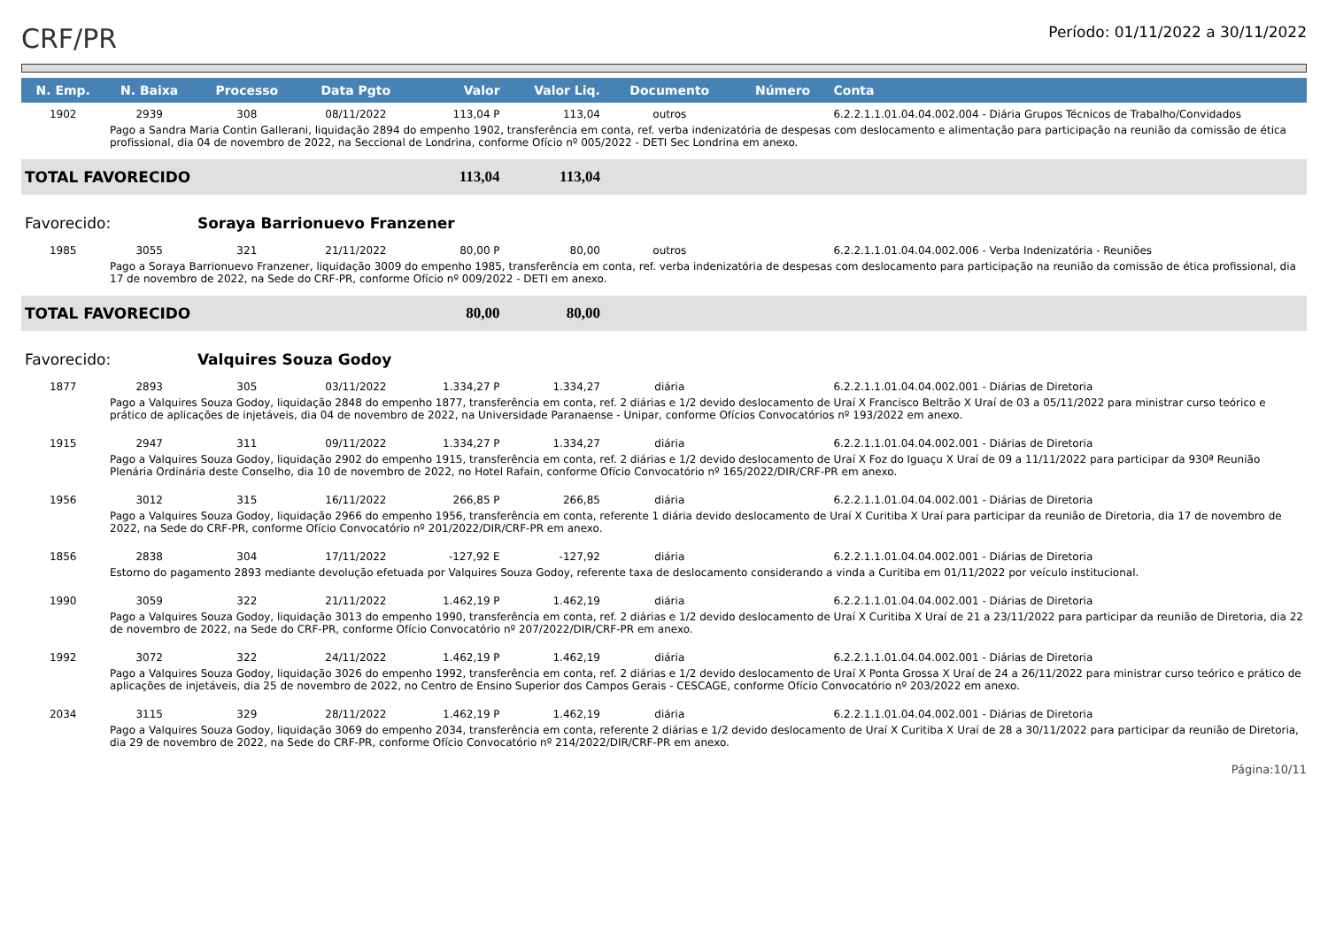CRF/PR
Período: 01/11/2022 a 30/11/2022
| N. Emp. | N. Baixa | Processo | Data Pgto | Valor | Valor Liq. | Documento | Número | Conta |
| --- | --- | --- | --- | --- | --- | --- | --- | --- |
| 1902 | 2939 | 308 | 08/11/2022 | 113,04 P | 113,04 | outros | | 6.2.2.1.1.01.04.04.002.004 - Diária Grupos Técnicos de Trabalho/Convidados |
| Pago a Sandra Maria Contin Gallerani, liquidação 2894 do empenho 1902, transferência em conta, ref. verba indenizatória de despesas com deslocamento e alimentação para participação na reunião da comissão de ética profissional, dia 04 de novembro de 2022, na Seccional de Londrina, conforme Ofício nº 005/2022 - DETI Sec Londrina em anexo. | | | | | | | | |
| TOTAL FAVORECIDO | | | | 113,04 | 113,04 | | | |
| Favorecido: | | Soraya Barrionuevo Franzener | | | | | | |
| 1985 | 3055 | 321 | 21/11/2022 | 80,00 P | 80,00 | outros | | 6.2.2.1.1.01.04.04.002.006 - Verba Indenizatória - Reuniões |
| Pago a Soraya Barrionuevo Franzener, liquidação 3009 do empenho 1985, transferência em conta, ref. verba indenizatória de despesas com deslocamento para participação na reunião da comissão de ética profissional, dia 17 de novembro de 2022, na Sede do CRF-PR, conforme Ofício nº 009/2022 - DETI em anexo. | | | | | | | | |
| TOTAL FAVORECIDO | | | | 80,00 | 80,00 | | | |
| Favorecido: | | Valquires Souza Godoy | | | | | | |
| 1877 | 2893 | 305 | 03/11/2022 | 1.334,27 P | 1.334,27 | diária | | 6.2.2.1.1.01.04.04.002.001 - Diárias de Diretoria |
| Pago a Valquires Souza Godoy, liquidação 2848 do empenho 1877, transferência em conta, ref. 2 diárias e 1/2 devido deslocamento de Uraí X Francisco Beltrão X Uraí de 03 a 05/11/2022 para ministrar curso teórico e prático de aplicações de injetáveis, dia 04 de novembro de 2022, na Universidade Paranaense - Unipar, conforme Ofícios Convocatórios nº 193/2022 em anexo. | | | | | | | | |
| 1915 | 2947 | 311 | 09/11/2022 | 1.334,27 P | 1.334,27 | diária | | 6.2.2.1.1.01.04.04.002.001 - Diárias de Diretoria |
| Pago a Valquires Souza Godoy, liquidação 2902 do empenho 1915, transferência em conta, ref. 2 diárias e 1/2 devido deslocamento de Uraí X Foz do Iguaçu X Uraí de 09 a 11/11/2022 para participar da 930ª Reunião Plenária Ordinária deste Conselho, dia 10 de novembro de 2022, no Hotel Rafain, conforme Ofício Convocatório nº 165/2022/DIR/CRF-PR em anexo. | | | | | | | | |
| 1956 | 3012 | 315 | 16/11/2022 | 266,85 P | 266,85 | diária | | 6.2.2.1.1.01.04.04.002.001 - Diárias de Diretoria |
| Pago a Valquires Souza Godoy, liquidação 2966 do empenho 1956, transferência em conta, referente 1 diária devido deslocamento de Uraí X Curitiba X Uraí para participar da reunião de Diretoria, dia 17 de novembro de 2022, na Sede do CRF-PR, conforme Ofício Convocatório nº 201/2022/DIR/CRF-PR em anexo. | | | | | | | | |
| 1856 | 2838 | 304 | 17/11/2022 | -127,92 E | -127,92 | diária | | 6.2.2.1.1.01.04.04.002.001 - Diárias de Diretoria |
| Estorno do pagamento 2893 mediante devolução efetuada por Valquires Souza Godoy, referente taxa de deslocamento considerando a vinda a Curitiba em 01/11/2022 por veículo institucional. | | | | | | | | |
| 1990 | 3059 | 322 | 21/11/2022 | 1.462,19 P | 1.462,19 | diária | | 6.2.2.1.1.01.04.04.002.001 - Diárias de Diretoria |
| Pago a Valquires Souza Godoy, liquidação 3013 do empenho 1990, transferência em conta, ref. 2 diárias e 1/2 devido deslocamento de Uraí X Curitiba X Uraí de 21 a 23/11/2022 para participar da reunião de Diretoria, dia 22 de novembro de 2022, na Sede do CRF-PR, conforme Ofício Convocatório nº 207/2022/DIR/CRF-PR em anexo. | | | | | | | | |
| 1992 | 3072 | 322 | 24/11/2022 | 1.462,19 P | 1.462,19 | diária | | 6.2.2.1.1.01.04.04.002.001 - Diárias de Diretoria |
| Pago a Valquires Souza Godoy, liquidação 3026 do empenho 1992, transferência em conta, ref. 2 diárias e 1/2 devido deslocamento de Uraí X Ponta Grossa X Uraí de 24 a 26/11/2022 para ministrar curso teórico e prático de aplicações de injetáveis, dia 25 de novembro de 2022, no Centro de Ensino Superior dos Campos Gerais - CESCAGE, conforme Ofício Convocatório nº 203/2022 em anexo. | | | | | | | | |
| 2034 | 3115 | 329 | 28/11/2022 | 1.462,19 P | 1.462,19 | diária | | 6.2.2.1.1.01.04.04.002.001 - Diárias de Diretoria |
| Pago a Valquires Souza Godoy, liquidação 3069 do empenho 2034, transferência em conta, referente 2 diárias e 1/2 devido deslocamento de Uraí X Curitiba X Uraí de 28 a 30/11/2022 para participar da reunião de Diretoria, dia 29 de novembro de 2022, na Sede do CRF-PR, conforme Ofício Convocatório nº 214/2022/DIR/CRF-PR em anexo. | | | | | | | | |
Página:10/11